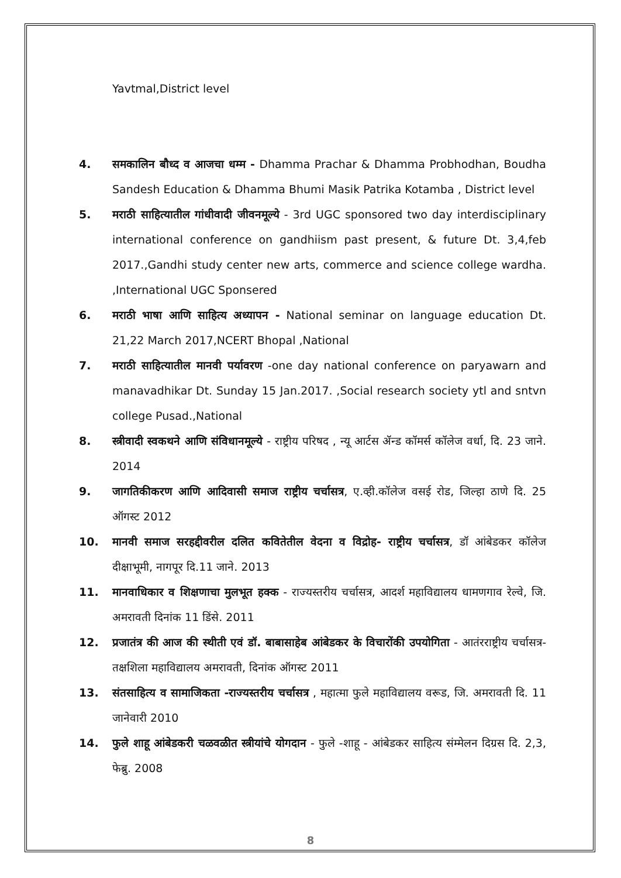Yavtmal,District level
4. समकालिन बौध्द व आजचा धम्म - Dhamma Prachar & Dhamma Probhodhan, Boudha Sandesh Education & Dhamma Bhumi Masik Patrika Kotamba , District level
5. मराठी साहित्यातील गांधीवादी जीवनमूल्ये - 3rd UGC sponsored two day interdisciplinary international conference on gandhiism past present, & future Dt. 3,4,feb 2017.,Gandhi study center new arts, commerce and science college wardha. ,International UGC Sponsered
6. मराठी भाषा आणि साहित्य अध्यापन - National seminar on language education Dt. 21,22 March 2017,NCERT Bhopal ,National
7. मराठी साहित्यातील मानवी पर्यावरण -one day national conference on paryawarn and manavadhikar Dt. Sunday 15 Jan.2017. ,Social research society ytl and sntvn college Pusad.,National
8. स्त्रीवादी स्वकथने आणि संविधानमूल्ये - राष्ट्रीय परिषद , न्यू आर्टस ॲन्ड कॉमर्स कॉलेज वर्धा, दि. 23 जाने. 2014
9. जागतिकीकरण आणि आदिवासी समाज राष्ट्रीय चर्चासत्र, ए.व्ही.कॉलेज वसई रोड, जिल्हा ठाणे दि. 25 ऑगस्ट 2012
10. मानवी समाज सरहद्दीवरील दलित कवितेतील वेदना व विद्रोह- राष्ट्रीय चर्चासत्र, डॉ आंबेडकर कॉलेज दीक्षाभूमी, नागपूर दि.11 जाने. 2013
11. मानवाधिकार व शिक्षणाचा मुलभूत हक्क - राज्यस्तरीय चर्चासत्र, आदर्श महाविद्यालय धामणगाव रेल्वे, जि. अमरावती दिनांक 11 डिंसे. 2011
12. प्रजातंत्र की आज की स्थीती एवं डॉ. बाबासाहेब आंबेडकर के विचारोंकी उपयोगिता - आतंरराष्ट्रीय चर्चासत्र- तक्षशिला महाविद्यालय अमरावती, दिनांक ऑगस्ट 2011
13. संतसाहित्य व सामाजिकता -राज्यस्तरीय चर्चासत्र , महात्मा फुले महाविद्यालय वरूड, जि. अमरावती दि. 11 जानेवारी 2010
14. फुले शाहू आंबेडकरी चळवळीत स्त्रीयांचे योगदान - फुले -शाहू - आंबेडकर साहित्य संम्मेलन दिग्रस दि. 2,3, फेब्रु. 2008
8